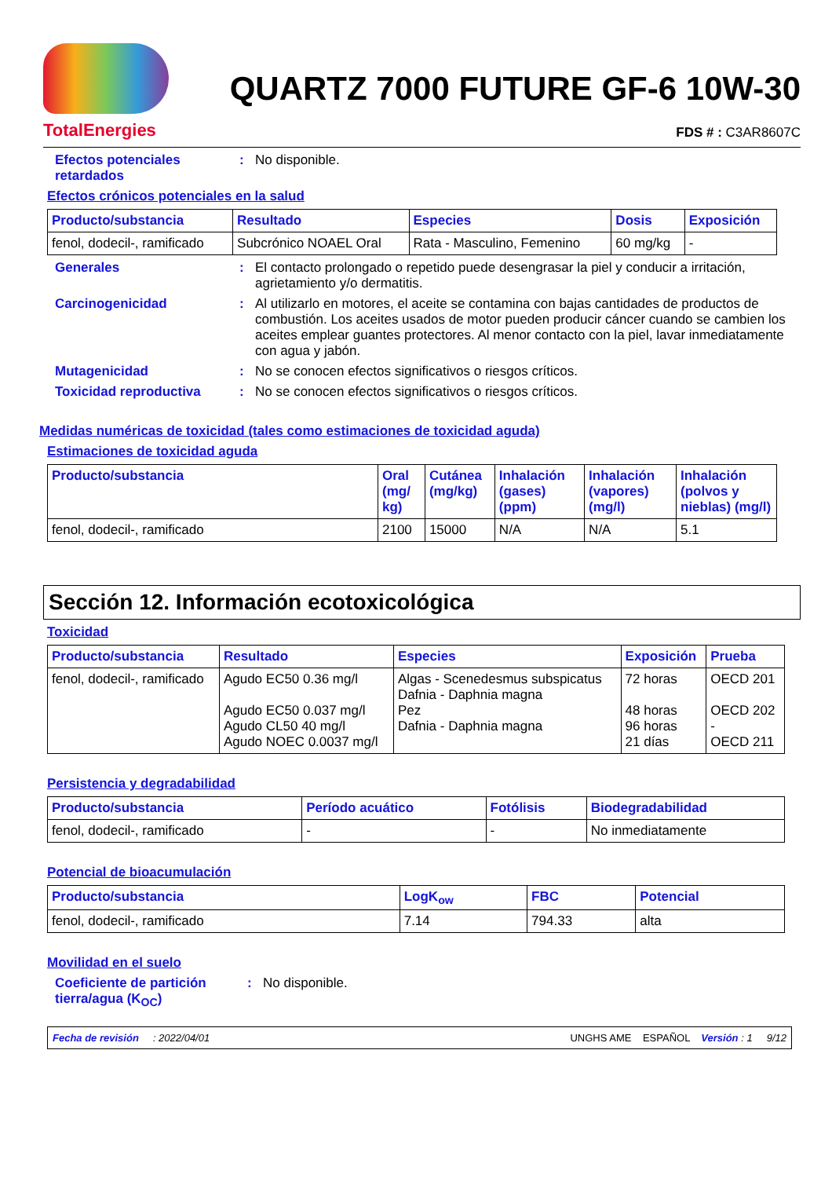TotalEnergies
QUARTZ 7000 FUTURE GF-6 10W-30
FDS # : C3AR8607C
Efectos potenciales retardados
: No disponible.
Efectos crónicos potenciales en la salud
| Producto/substancia | Resultado | Especies | Dosis | Exposición |
| --- | --- | --- | --- | --- |
| fenol, dodecil-, ramificado | Subcrónico NOAEL Oral | Rata - Masculino, Femenino | 60 mg/kg | - |
Generales : El contacto prolongado o repetido puede desengrasar la piel y conducir a irritación, agrietamiento y/o dermatitis.
Carcinogenicidad : Al utilizarlo en motores, el aceite se contamina con bajas cantidades de productos de combustión. Los aceites usados de motor pueden producir cáncer cuando se cambien los aceites emplear guantes protectores. Al menor contacto con la piel, lavar inmediatamente con agua y jabón.
Mutagenicidad : No se conocen efectos significativos o riesgos críticos.
Toxicidad reproductiva : No se conocen efectos significativos o riesgos críticos.
Medidas numéricas de toxicidad (tales como estimaciones de toxicidad aguda)
Estimaciones de toxicidad aguda
| Producto/substancia | Oral (mg/ kg) | Cutánea (mg/kg) | Inhalación (gases) (ppm) | Inhalación (vapores) (mg/l) | Inhalación (polvos y nieblas) (mg/l) |
| --- | --- | --- | --- | --- | --- |
| fenol, dodecil-, ramificado | 2100 | 15000 | N/A | N/A | 5.1 |
Sección 12. Información ecotoxicológica
Toxicidad
| Producto/substancia | Resultado | Especies | Exposición | Prueba |
| --- | --- | --- | --- | --- |
| fenol, dodecil-, ramificado | Agudo EC50 0.36 mg/l Agudo EC50 0.037 mg/l Agudo CL50 40 mg/l Agudo NOEC 0.0037 mg/l | Algas - Scenedesmus subspicatus Dafnia - Daphnia magna Pez Dafnia - Daphnia magna | 72 horas 48 horas 96 horas 21 días | OECD 201 OECD 202 - OECD 211 |
Persistencia y degradabilidad
| Producto/substancia | Período acuático | Fotólisis | Biodegradabilidad |
| --- | --- | --- | --- |
| fenol, dodecil-, ramificado | - | - | No inmediatamente |
Potencial de bioacumulación
| Producto/substancia | LogK<sub>ow</sub> | FBC | Potencial |
| --- | --- | --- | --- |
| fenol, dodecil-, ramificado | 7.14 | 794.33 | alta |
Movilidad en el suelo
Coeficiente de partición tierra/agua (K<sub>OC</sub>)
: No disponible.
Fecha de revisión : 2022/04/01 UNGHS AME ESPAÑOL Versión : 1 9/12